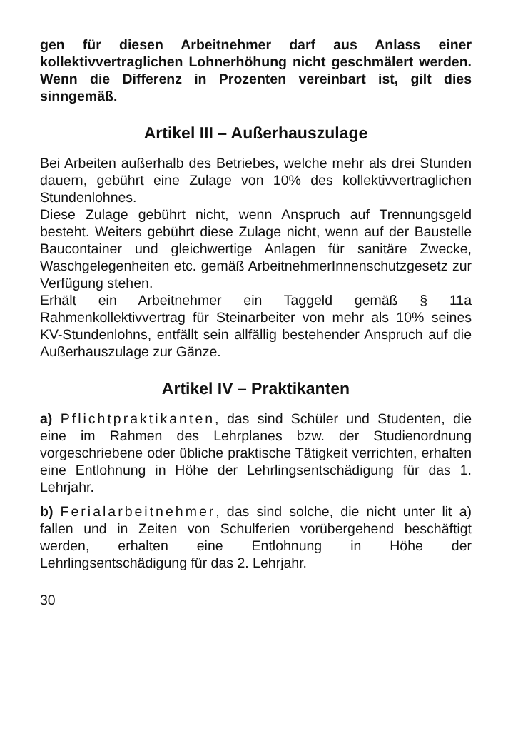gen für diesen Arbeitnehmer darf aus Anlass einer kollektivvertraglichen Lohnerhöhung nicht geschmälert werden. Wenn die Differenz in Prozenten vereinbart ist, gilt dies sinngemäß.
Artikel III – Außerhauszulage
Bei Arbeiten außerhalb des Betriebes, welche mehr als drei Stunden dauern, gebührt eine Zulage von 10% des kollektivvertraglichen Stundenlohnes.
Diese Zulage gebührt nicht, wenn Anspruch auf Trennungsgeld besteht. Weiters gebührt diese Zulage nicht, wenn auf der Baustelle Baucontainer und gleichwertige Anlagen für sanitäre Zwecke, Waschgelegenheiten etc. gemäß ArbeitnehmerInnenschutzgesetz zur Verfügung stehen.
Erhält ein Arbeitnehmer ein Taggeld gemäß § 11a Rahmenkollektivvertrag für Steinarbeiter von mehr als 10% seines KV-Stundenlohns, entfällt sein allfällig bestehender Anspruch auf die Außerhauszulage zur Gänze.
Artikel IV – Praktikanten
a) Pflichtpraktikanten, das sind Schüler und Studenten, die eine im Rahmen des Lehrplanes bzw. der Studienordnung vorgeschriebene oder übliche praktische Tätigkeit verrichten, erhalten eine Entlohnung in Höhe der Lehrlingsentschädigung für das 1. Lehrjahr.
b) Ferialarbeitnehmer, das sind solche, die nicht unter lit a) fallen und in Zeiten von Schulferien vorübergehend beschäftigt werden, erhalten eine Entlohnung in Höhe der Lehrlingsentschädigung für das 2. Lehrjahr.
30